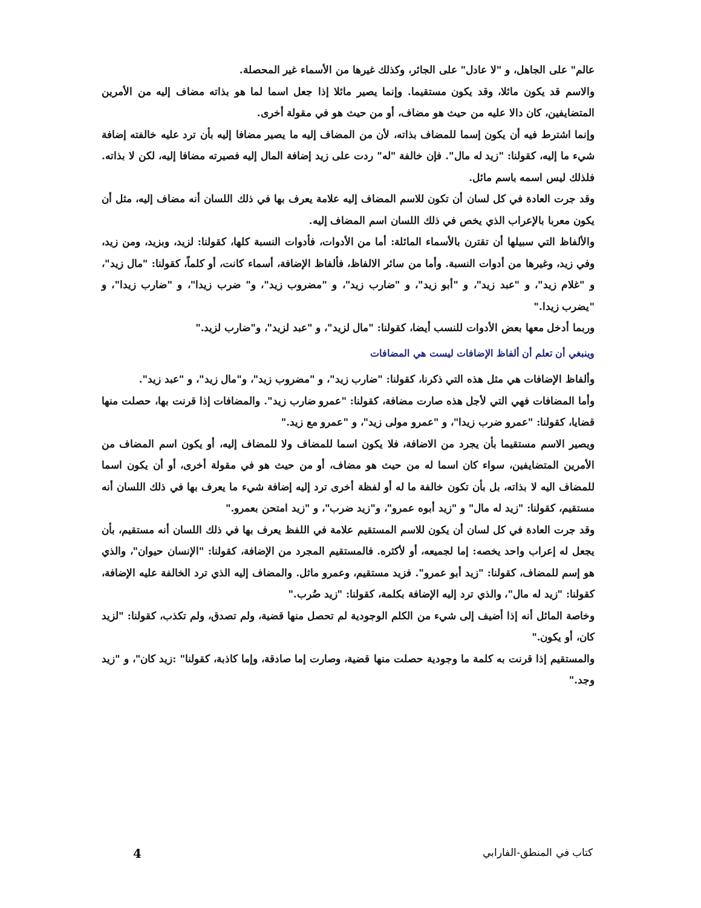عالم" على الجاهل، و "لا عادل" على الجائر، وكذلك غيرها من الأسماء غير المحصلة.
والاسم قد يكون مائلا، وقد يكون مستقيما. وإنما يصير مائلا إذا جعل اسما لما هو بذاته مضاف إليه من الأمرين المتضايفين، كان دالا عليه من حيث هو مضاف، أو من حيث هو في مقولة أخرى.
وإنما اشترط فيه أن يكون إسما للمضاف بذاته، لأن من المضاف إليه ما يصير مضافا إليه بأن ترد عليه خالفته إضافة شيء ما إليه، كقولنا: "زيد له مال". فإن خالفة "له" ردت على زيد إضافة المال إليه فصيرته مضافا إليه، لكن لا بذاته. فلذلك ليس اسمه باسم مائل.
وقد جرت العادة في كل لسان أن تكون للاسم المضاف إليه علامة يعرف بها في ذلك اللسان أنه مضاف إليه، مثل أن يكون معربا بالإعراب الذي يخص في ذلك اللسان اسم المضاف إليه.
والألفاظ التي سبيلها أن تقترن بالأسماء المائلة: أما من الأدوات، فأدوات النسبة كلها، كقولنا: لزيد، وبزيد، ومن زيد، وفي زيد، وغيرها من أدوات النسبة. وأما من سائر الالفاظ، فألفاظ الإضافة، أسماء كانت، أو كلماً، كقولنا: "مال زيد"، و "غلام زيد"، و "عبد زيد"، و "أبو زيد"، و "ضارب زيد"، و "مضروب زيد"، و" ضرب زيدا"، و "ضارب زيدا"، و "يضرب زيدا."
وربما أدخل معها بعض الأدوات للنسب أيضا، كقولنا: "مال لزيد"، و "عبد لزيد"، و"ضارب لزيد."
وينبغي أن تعلم أن ألفاظ الإضافات ليست هي المضافات
وألفاظ الإضافات هي مثل هذه التي ذكرنا، كقولنا: "ضارب زيد"، و "مضروب زيد"، و"مال زيد"، و "عبد زيد".
وأما المضافات فهي التي لأجل هذه صارت مضافة، كقولنا: "عمرو ضارب زيد". والمضافات إذا قرنت بها، حصلت منها قضايا، كقولنا: "عمرو ضرب زيدا"، و "عمرو مولى زيد"، و "عمرو مع زيد."
ويصير الاسم مستقيما بأن يجرد من الاضافة، فلا يكون اسما للمضاف ولا للمضاف إليه، أو يكون اسم المضاف من الأمرين المتضايفين، سواء كان اسما له من حيث هو مضاف، أو من حيث هو في مقولة أخرى، أو أن يكون اسما للمضاف اليه لا بذاته، بل بأن تكون خالفة ما له أو لفظة أخرى ترد إليه إضافة شيء ما يعرف بها في ذلك اللسان أنه مستقيم، كقولنا: "زيد له مال" و "زيد أبوه عمرو"، و"زيد ضرب"، و "زيد امتحن بعمرو."
وقد جرت العادة في كل لسان أن يكون للاسم المستقيم علامة في اللفظ يعرف بها في ذلك اللسان أنه مستقيم، بأن يجعل له إعراب واحد يخصه: إما لجميعه، أو لأكثره. فالمستقيم المجرد من الإضافة، كقولنا: "الإنسان حيوان"، والذي هو إسم للمضاف، كقولنا: "زيد أبو عمرو". فزيد مستقيم، وعمرو ماثل. والمضاف إليه الذي ترد الخالفة عليه الإضافة، كقولنا: "زيد له مال"، والذي ترد إليه الإضافة بكلمة، كقولنا: "زيد ضُرب."
وخاصة المائل أنه إذا أضيف إلى شيء من الكلم الوجودية لم تحصل منها قضية، ولم تصدق، ولم تكذب، كقولنا: "لزيد كان، أو يكون."
والمستقيم إذا قرنت به كلمة ما وجودية حصلت منها قضية، وصارت إما صادقة، وإما كاذبة، كقولنا" :زيد كان"، و "زيد وجد."
4 كتاب في المنطق-الفارابي